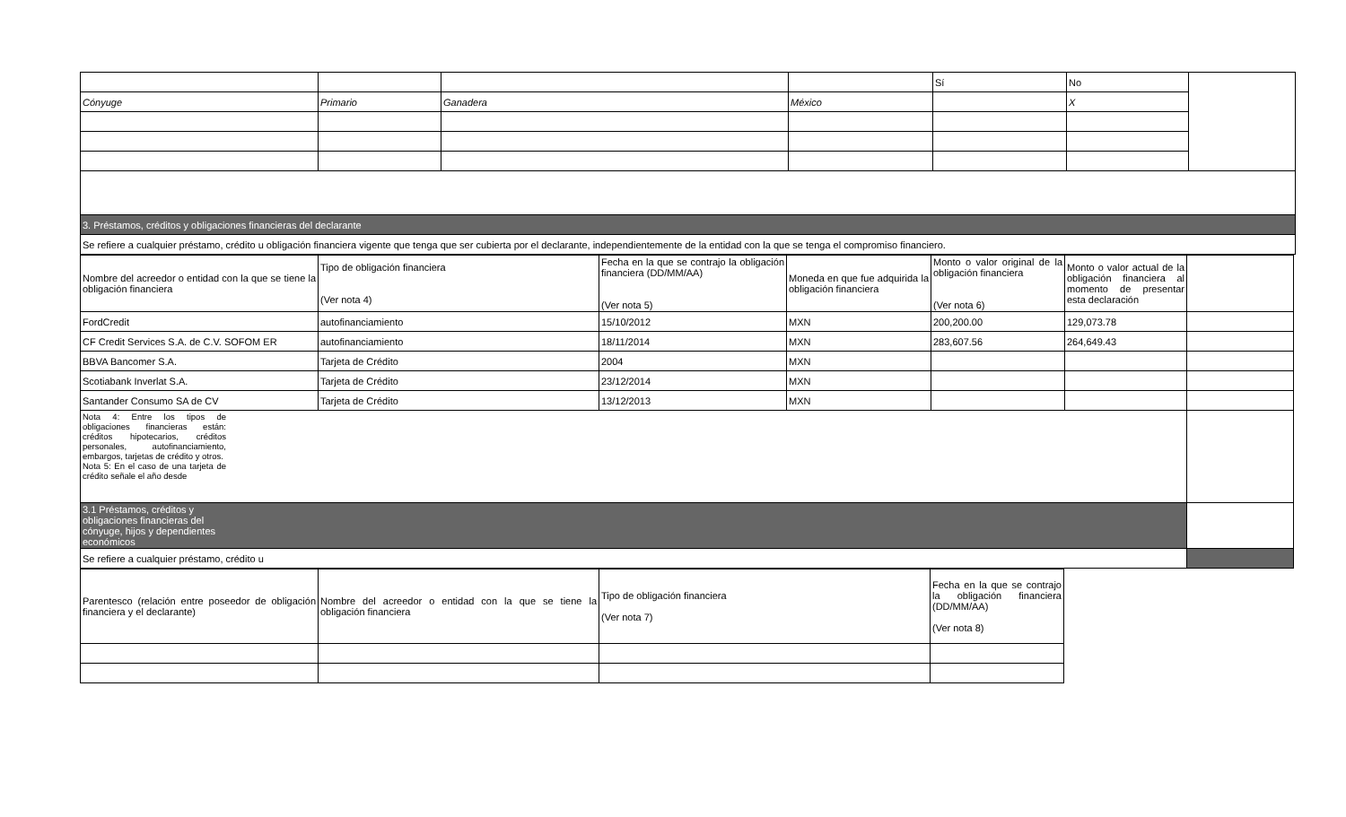| | | | | Sí | No | |
| Cónyuge | Primario | Ganadera | México | | X | |
| 3. Préstamos, créditos y obligaciones financieras del declarante | | | | | | |
| Se refiere a cualquier préstamo, crédito u obligación financiera vigente que tenga que ser cubierta por el declarante, independientemente de la entidad con la que se tenga el compromiso financiero. | | | | | | |
| Nombre del acreedor o entidad con la que se tiene la obligación financiera | Tipo de obligación financiera (Ver nota 4) | Fecha en la que se contrajo la obligación financiera (DD/MM/AA) (Ver nota 5) | Moneda en que fue adquirida la obligación financiera | Monto o valor original de la obligación financiera (Ver nota 6) | Monto o valor actual de la obligación financiera al momento de presentar esta declaración | |
| FordCredit | autofinanciamiento | 15/10/2012 | MXN | 200,200.00 | 129,073.78 | |
| CF Credit Services S.A. de C.V. SOFOM ER | autofinanciamiento | 18/11/2014 | MXN | 283,607.56 | 264,649.43 | |
| BBVA Bancomer S.A. | Tarjeta de Crédito | 2004 | MXN | | | |
| Scotiabank Inverlat S.A. | Tarjeta de Crédito | 23/12/2014 | MXN | | | |
| Santander Consumo SA de CV | Tarjeta de Crédito | 13/12/2013 | MXN | | | |
| Nota 4: Entre los tipos de obligaciones financieras están: créditos hipotecarios, créditos personales, autofinanciamiento, embargos, tarjetas de crédito y otros. Nota 5: En el caso de una tarjeta de crédito señale el año desde | | | | | | |
| 3.1 Préstamos, créditos y obligaciones financieras del cónyuge, hijos y dependientes económicos | | | | | | |
| Se refiere a cualquier préstamo, crédito u | | | | | | |
| Parentesco (relación entre poseedor de obligación financiera y el declarante) | Nombre del acreedor o entidad con la que se tiene la obligación financiera | Tipo de obligación financiera (Ver nota 7) | Fecha en la que se contrajo la obligación financiera (DD/MM/AA) (Ver nota 8) | |